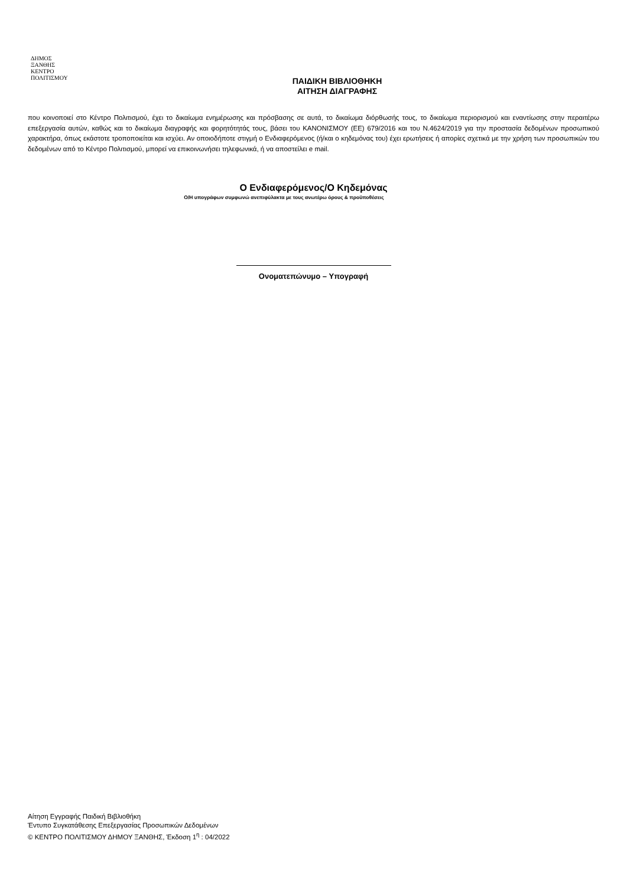ΔΗΜΟΣ
ΞΑΝΘΗΣ
ΚΕΝΤΡΟ
ΠΟΛΙΤΙΣΜΟΥ
ΠΑΙΔΙΚΗ ΒΙΒΛΙΟΘΗΚΗ
ΑΙΤΗΣΗ ΔΙΑΓΡΑΦΗΣ
που κοινοποιεί στο Κέντρο Πολιτισμού, έχει το δικαίωμα ενημέρωσης και πρόσβασης σε αυτά, το δικαίωμα διόρθωσής τους, το δικαίωμα περιορισμού και εναντίωσης στην περαιτέρω επεξεργασία αυτών, καθώς και το δικαίωμα διαγραφής και φορητότητάς τους, βάσει του ΚΑΝΟΝΙΣΜΟΥ (ΕΕ) 679/2016 και του Ν.4624/2019 για την προστασία δεδομένων προσωπικού χαρακτήρα, όπως εκάστοτε τροποποιείται και ισχύει. Αν οποιοδήποτε στιγμή ο Ενδιαφερόμενος (ή/και ο κηδεμόνας του) έχει ερωτήσεις ή απορίες σχετικά με την χρήση των προσωπικών του δεδομένων από το Κέντρο Πολιτισμού, μπορεί να επικοινωνήσει τηλεφωνικά, ή να αποστείλει e mail.
Ο Ενδιαφερόμενος/Ο Κηδεμόνας
Ο/Η υπογράφων συμφωνώ ανεπιφύλακτα με τους ανωτέρω όρους & προϋποθέσεις
Ονοματεπώνυμο – Υπογραφή
Αίτηση Εγγραφής Παιδική Βιβλιοθήκη
Έντυπο Συγκατάθεσης Επεξεργασίας Προσωπικών Δεδομένων
© ΚΕΝΤΡΟ ΠΟΛΙΤΙΣΜΟΥ ΔΗΜΟΥ ΞΑΝΘΗΣ, Έκδοση 1<sup>η</sup> : 04/2022